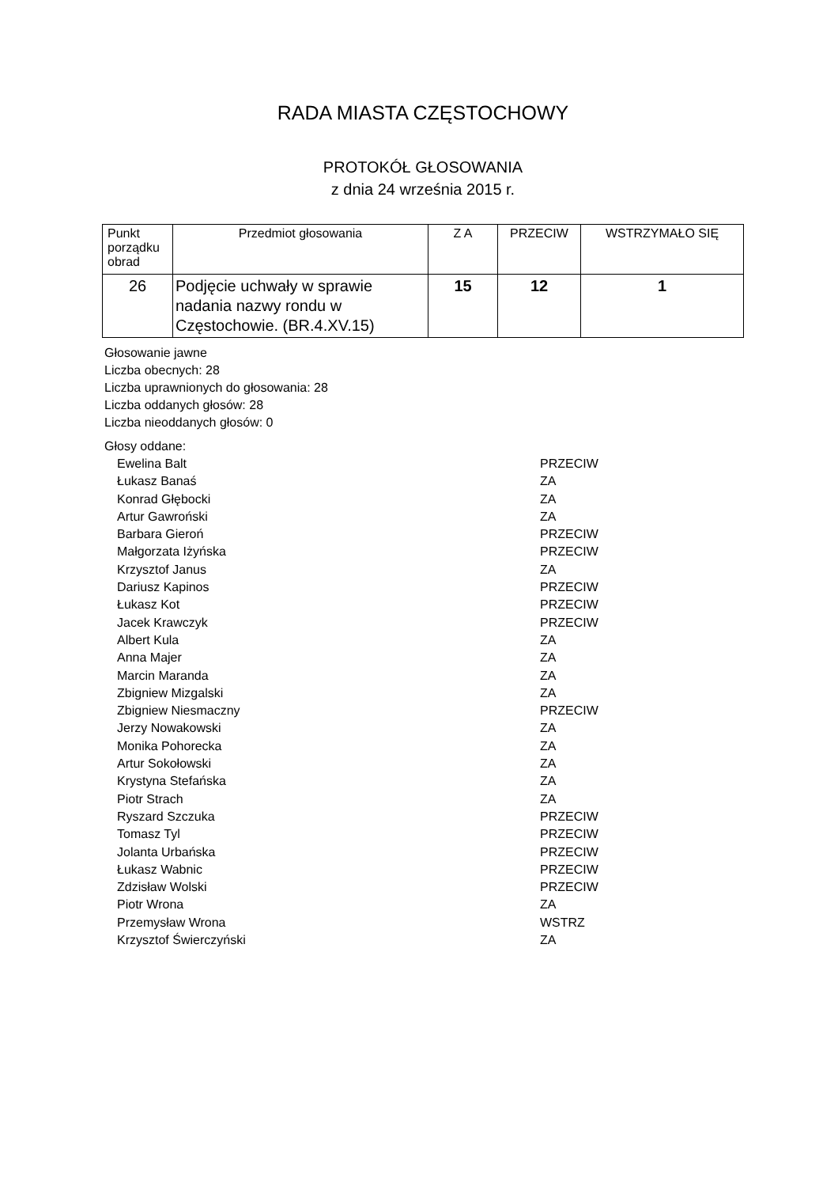RADA MIASTA CZĘSTOCHOWY
PROTOKÓŁ GŁOSOWANIA
z dnia 24 września 2015 r.
| Punkt porządku obrad | Przedmiot głosowania | Z A | PRZECIW | WSTRZYMAŁO SIĘ |
| 26 | Podjęcie uchwały w sprawie nadania nazwy rondu w Częstochowie. (BR.4.XV.15) | 15 | 12 | 1 |
Głosowanie jawne
Liczba obecnych: 28
Liczba uprawnionych do głosowania: 28
Liczba oddanych głosów: 28
Liczba nieoddanych głosów: 0
Głosy oddane:
Ewelina Balt PRZECIW
Łukasz Banaś ZA
Konrad Głębocki ZA
Artur Gawroński ZA
Barbara Gieroń PRZECIW
Małgorzata Iżyńska PRZECIW
Krzysztof Janus ZA
Dariusz Kapinos PRZECIW
Łukasz Kot PRZECIW
Jacek Krawczyk PRZECIW
Albert Kula ZA
Anna Majer ZA
Marcin Maranda ZA
Zbigniew Mizgalski ZA
Zbigniew Niesmaczny PRZECIW
Jerzy Nowakowski ZA
Monika Pohorecka ZA
Artur Sokołowski ZA
Krystyna Stefańska ZA
Piotr Strach ZA
Ryszard Szczuka PRZECIW
Tomasz Tyl PRZECIW
Jolanta Urbańska PRZECIW
Łukasz Wabnic PRZECIW
Zdzisław Wolski PRZECIW
Piotr Wrona ZA
Przemysław Wrona WSTRZ
Krzysztof Świerczyński ZA